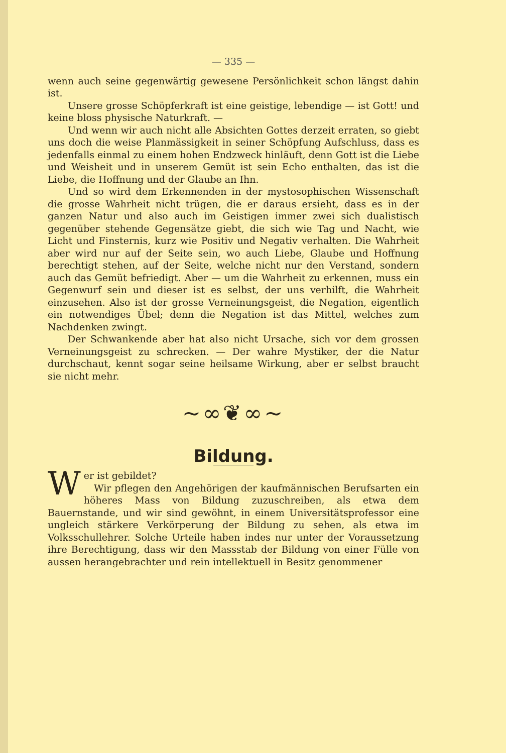— 335 —
wenn auch seine gegenwärtig gewesene Persönlichkeit schon längst dahin ist.
Unsere grosse Schöpferkraft ist eine geistige, lebendige — ist Gott! und keine bloss physische Naturkraft. —
Und wenn wir auch nicht alle Absichten Gottes derzeit erraten, so giebt uns doch die weise Planmässigkeit in seiner Schöpfung Aufschluss, dass es jedenfalls einmal zu einem hohen Endzweck hinläuft, denn Gott ist die Liebe und Weisheit und in unserem Gemüt ist sein Echo enthalten, das ist die Liebe, die Hoffnung und der Glaube an Ihn.
Und so wird dem Erkennenden in der mystosophischen Wissenschaft die grosse Wahrheit nicht trügen, die er daraus ersieht, dass es in der ganzen Natur und also auch im Geistigen immer zwei sich dualistisch gegenüber stehende Gegensätze giebt, die sich wie Tag und Nacht, wie Licht und Finsternis, kurz wie Positiv und Negativ verhalten. Die Wahrheit aber wird nur auf der Seite sein, wo auch Liebe, Glaube und Hoffnung berechtigt stehen, auf der Seite, welche nicht nur den Verstand, sondern auch das Gemüt befriedigt. Aber — um die Wahrheit zu erkennen, muss ein Gegenwurf sein und dieser ist es selbst, der uns verhilft, die Wahrheit einzusehen. Also ist der grosse Verneinungsgeist, die Negation, eigentlich ein notwendiges Übel; denn die Negation ist das Mittel, welches zum Nachdenken zwingt.
Der Schwankende aber hat also nicht Ursache, sich vor dem grossen Verneinungsgeist zu schrecken. — Der wahre Mystiker, der die Natur durchschaut, kennt sogar seine heilsame Wirkung, aber er selbst braucht sie nicht mehr.
~∞❦∞~
Bildung.
Wer ist gebildet?
Wir pflegen den Angehörigen der kaufmännischen Berufsarten ein höheres Mass von Bildung zuzuschreiben, als etwa dem Bauernstande, und wir sind gewöhnt, in einem Universitätsprofessor eine ungleich stärkere Verkörperung der Bildung zu sehen, als etwa im Volksschullehrer. Solche Urteile haben indes nur unter der Voraussetzung ihre Berechtigung, dass wir den Massstab der Bildung von einer Fülle von aussen herangebrachter und rein intellektuell in Besitz genommener